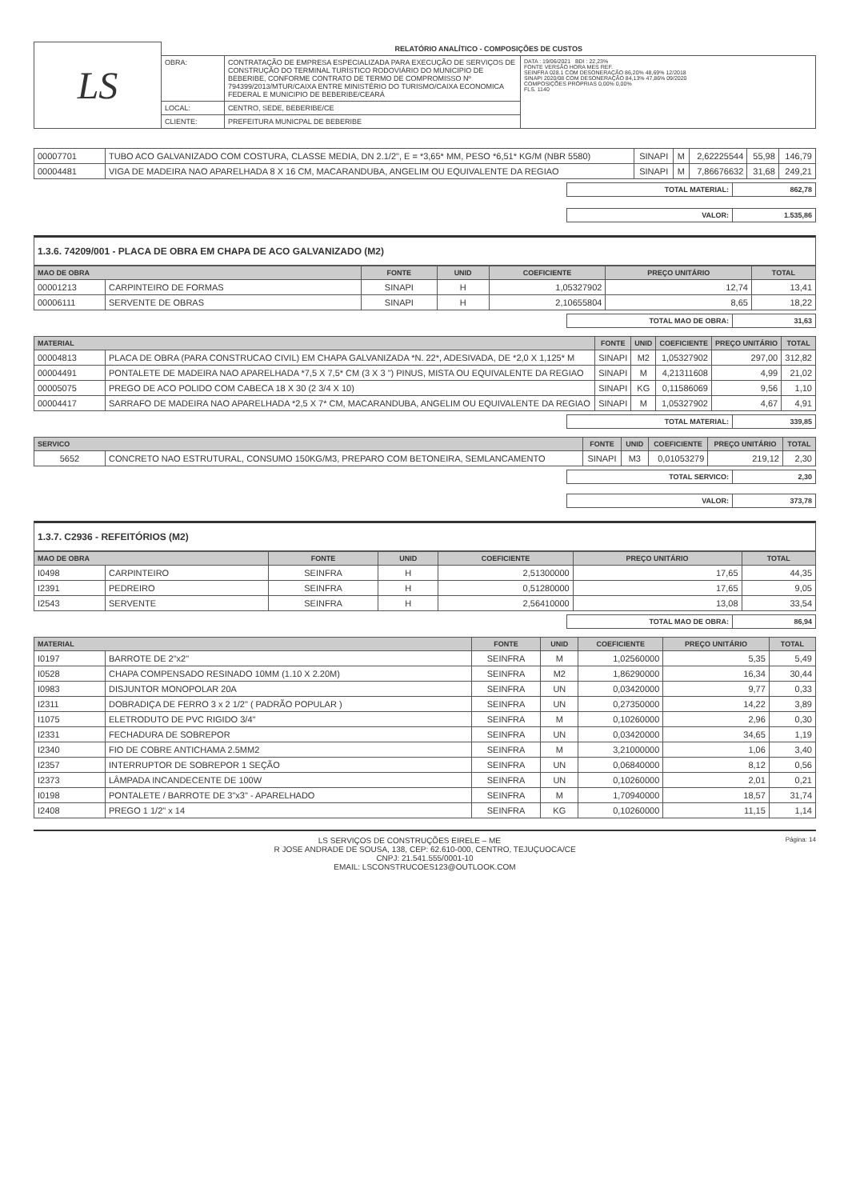| LS | RELATÓRIO ANALÍTICO - COMPOSIÇÕES DE CUSTOS | | |
| | OBRA: | CONTRATAÇÃO DE EMPRESA ESPECIALIZADA PARA EXECUÇÃO DE SERVIÇOS DE CONSTRUÇÃO DO TERMINAL TURÍSTICO RODOVIÁRIO DO MUNICIPIO DE BEBERIBE, CONFORME CONTRATO DE TERMO DE COMPROMISSO Nº 794399/2013/MTUR/CAIXA ENTRE MINISTÉRIO DO TURISMO/CAIXA ECONOMICA FEDERAL E MUNICIPIO DE BEBERIBE/CEARÁ | DATA : 19/06/2021 BDI : 22,23% FONTE VERSÃO HORA MES REF. SEINFRA 028.1 COM DESONERAÇÃO 86,20% 48,69% 12/2018 SINAPI 2020/08 COM DESONERAÇÃO 84,13% 47,86% 09/2020 COMPOSIÇÕES PRÓPRIAS 0,00% 0,00% FLS. 1140 |
| | LOCAL: | CENTRO, SEDE, BEBERIBE/CE | |
| | CLIENTE: | PREFEITURA MUNICPAL DE BEBERIBE | |
| 00007701 | TUBO ACO GALVANIZADO COM COSTURA, CLASSE MEDIA, DN 2.1/2", E = *3,65* MM, PESO *6,51* KG/M (NBR 5580) | SINAPI | M | 2,62225544 | 55,98 | 146,79 |
| 00004481 | VIGA DE MADEIRA NAO APARELHADA 8 X 16 CM, MACARANDUBA, ANGELIM OU EQUIVALENTE DA REGIAO | SINAPI | M | 7,86676632 | 31,68 | 249,21 |
| TOTAL MATERIAL: | 862,78 |
| VALOR: | 1.535,86 |
1.3.6. 74209/001 - PLACA DE OBRA EM CHAPA DE ACO GALVANIZADO (M2)
| MAO DE OBRA | | FONTE | UNID | COEFICIENTE | PREÇO UNITÁRIO | TOTAL |
| --- | --- | --- | --- | --- | --- | --- |
| 00001213 | CARPINTEIRO DE FORMAS | SINAPI | H | 1,05327902 | 12,74 | 13,41 |
| 00006111 | SERVENTE DE OBRAS | SINAPI | H | 2,10655804 | 8,65 | 18,22 |
| TOTAL MAO DE OBRA: | 31,63 |
| MATERIAL | | FONTE | UNID | COEFICIENTE | PREÇO UNITÁRIO | TOTAL |
| --- | --- | --- | --- | --- | --- | --- |
| 00004813 | PLACA DE OBRA (PARA CONSTRUCAO CIVIL) EM CHAPA GALVANIZADA *N. 22*, ADESIVADA, DE *2,0 X 1,125* M | SINAPI | M2 | 1,05327902 | 297,00 | 312,82 |
| 00004491 | PONTALETE DE MADEIRA NAO APARELHADA *7,5 X 7,5* CM (3 X 3 ") PINUS, MISTA OU EQUIVALENTE DA REGIAO | SINAPI | M | 4,21311608 | 4,99 | 21,02 |
| 00005075 | PREGO DE ACO POLIDO COM CABECA 18 X 30 (2 3/4 X 10) | SINAPI | KG | 0,11586069 | 9,56 | 1,10 |
| 00004417 | SARRAFO DE MADEIRA NAO APARELHADA *2,5 X 7* CM, MACARANDUBA, ANGELIM OU EQUIVALENTE DA REGIAO | SINAPI | M | 1,05327902 | 4,67 | 4,91 |
| TOTAL MATERIAL: | 339,85 |
| SERVICO | | FONTE | UNID | COEFICIENTE | PREÇO UNITÁRIO | TOTAL |
| --- | --- | --- | --- | --- | --- | --- |
| 5652 | CONCRETO NAO ESTRUTURAL, CONSUMO 150KG/M3, PREPARO COM BETONEIRA, SEMLANCAMENTO | SINAPI | M3 | 0,01053279 | 219,12 | 2,30 |
| TOTAL SERVICO: | 2,30 |
| VALOR: | 373,78 |
1.3.7. C2936 - REFEITÓRIOS (M2)
| MAO DE OBRA | | FONTE | UNID | COEFICIENTE | PREÇO UNITÁRIO | TOTAL |
| --- | --- | --- | --- | --- | --- | --- |
| I0498 | CARPINTEIRO | SEINFRA | H | 2,51300000 | 17,65 | 44,35 |
| I2391 | PEDREIRO | SEINFRA | H | 0,51280000 | 17,65 | 9,05 |
| I2543 | SERVENTE | SEINFRA | H | 2,56410000 | 13,08 | 33,54 |
| TOTAL MAO DE OBRA: | 86,94 |
| MATERIAL | | FONTE | UNID | COEFICIENTE | PREÇO UNITÁRIO | TOTAL |
| --- | --- | --- | --- | --- | --- | --- |
| I0197 | BARROTE DE 2"x2" | SEINFRA | M | 1,02560000 | 5,35 | 5,49 |
| I0528 | CHAPA COMPENSADO RESINADO 10MM (1.10 X 2.20M) | SEINFRA | M2 | 1,86290000 | 16,34 | 30,44 |
| I0983 | DISJUNTOR MONOPOLAR 20A | SEINFRA | UN | 0,03420000 | 9,77 | 0,33 |
| I2311 | DOBRADIÇA DE FERRO 3 x 2 1/2" ( PADRÃO POPULAR ) | SEINFRA | UN | 0,27350000 | 14,22 | 3,89 |
| I1075 | ELETRODUTO DE PVC RIGIDO 3/4" | SEINFRA | M | 0,10260000 | 2,96 | 0,30 |
| I2331 | FECHADURA DE SOBREPOR | SEINFRA | UN | 0,03420000 | 34,65 | 1,19 |
| I2340 | FIO DE COBRE ANTICHAMA 2.5MM2 | SEINFRA | M | 3,21000000 | 1,06 | 3,40 |
| I2357 | INTERRUPTOR DE SOBREPOR 1 SEÇÃO | SEINFRA | UN | 0,06840000 | 8,12 | 0,56 |
| I2373 | LÂMPADA INCANDECENTE DE 100W | SEINFRA | UN | 0,10260000 | 2,01 | 0,21 |
| I0198 | PONTALETE / BARROTE DE 3"x3" - APARELHADO | SEINFRA | M | 1,70940000 | 18,57 | 31,74 |
| I2408 | PREGO 1 1/2" x 14 | SEINFRA | KG | 0,10260000 | 11,15 | 1,14 |
Página: 14 LS SERVIÇOS DE CONSTRUÇÕES EIRELE – ME
R JOSE ANDRADE DE SOUSA, 138, CEP: 62.610-000, CENTRO, TEJUÇUOCA/CE
CNPJ: 21.541.555/0001-10
EMAIL: LSCONSTRUCOES123@OUTLOOK.COM